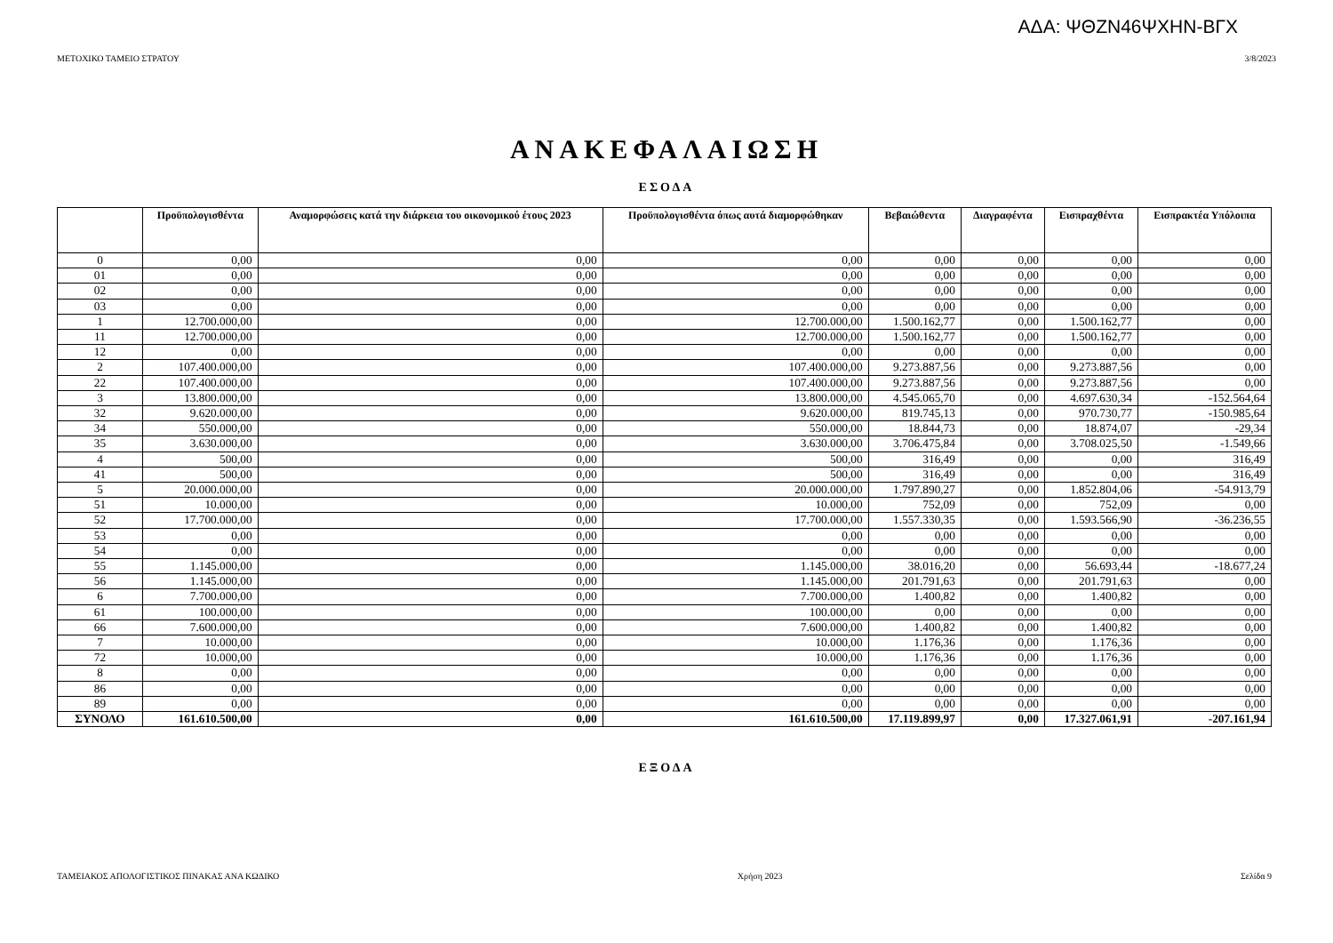ΑΔΑ: ΨΘΖΝ46ΨΧΗΝ-ΒΓΧ
ΜΕΤΟΧΙΚΟ ΤΑΜΕΙΟ ΣΤΡΑΤΟΥ 3/8/2023
ΑΝΑΚΕΦΑΛΑΙΩΣΗ
ΕΣΟΔΑ
| | Προϋπολογισθέντα | Αναμορφώσεις κατά την διάρκεια του οικονομικού έτους 2023 | Προϋπολογισθέντα όπως αυτά διαμορφώθηκαν | Βεβαιώθεντα | Διαγραφέντα | Εισπραχθέντα | Εισπρακτέα Υπόλοιπα |
| --- | --- | --- | --- | --- | --- | --- | --- |
| 0 | 0,00 | 0,00 | 0,00 | 0,00 | 0,00 | 0,00 | 0,00 |
| 01 | 0,00 | 0,00 | 0,00 | 0,00 | 0,00 | 0,00 | 0,00 |
| 02 | 0,00 | 0,00 | 0,00 | 0,00 | 0,00 | 0,00 | 0,00 |
| 03 | 0,00 | 0,00 | 0,00 | 0,00 | 0,00 | 0,00 | 0,00 |
| 1 | 12.700.000,00 | 0,00 | 12.700.000,00 | 1.500.162,77 | 0,00 | 1.500.162,77 | 0,00 |
| 11 | 12.700.000,00 | 0,00 | 12.700.000,00 | 1.500.162,77 | 0,00 | 1.500.162,77 | 0,00 |
| 12 | 0,00 | 0,00 | 0,00 | 0,00 | 0,00 | 0,00 | 0,00 |
| 2 | 107.400.000,00 | 0,00 | 107.400.000,00 | 9.273.887,56 | 0,00 | 9.273.887,56 | 0,00 |
| 22 | 107.400.000,00 | 0,00 | 107.400.000,00 | 9.273.887,56 | 0,00 | 9.273.887,56 | 0,00 |
| 3 | 13.800.000,00 | 0,00 | 13.800.000,00 | 4.545.065,70 | 0,00 | 4.697.630,34 | -152.564,64 |
| 32 | 9.620.000,00 | 0,00 | 9.620.000,00 | 819.745,13 | 0,00 | 970.730,77 | -150.985,64 |
| 34 | 550.000,00 | 0,00 | 550.000,00 | 18.844,73 | 0,00 | 18.874,07 | -29,34 |
| 35 | 3.630.000,00 | 0,00 | 3.630.000,00 | 3.706.475,84 | 0,00 | 3.708.025,50 | -1.549,66 |
| 4 | 500,00 | 0,00 | 500,00 | 316,49 | 0,00 | 0,00 | 316,49 |
| 41 | 500,00 | 0,00 | 500,00 | 316,49 | 0,00 | 0,00 | 316,49 |
| 5 | 20.000.000,00 | 0,00 | 20.000.000,00 | 1.797.890,27 | 0,00 | 1.852.804,06 | -54.913,79 |
| 51 | 10.000,00 | 0,00 | 10.000,00 | 752,09 | 0,00 | 752,09 | 0,00 |
| 52 | 17.700.000,00 | 0,00 | 17.700.000,00 | 1.557.330,35 | 0,00 | 1.593.566,90 | -36.236,55 |
| 53 | 0,00 | 0,00 | 0,00 | 0,00 | 0,00 | 0,00 | 0,00 |
| 54 | 0,00 | 0,00 | 0,00 | 0,00 | 0,00 | 0,00 | 0,00 |
| 55 | 1.145.000,00 | 0,00 | 1.145.000,00 | 38.016,20 | 0,00 | 56.693,44 | -18.677,24 |
| 56 | 1.145.000,00 | 0,00 | 1.145.000,00 | 201.791,63 | 0,00 | 201.791,63 | 0,00 |
| 6 | 7.700.000,00 | 0,00 | 7.700.000,00 | 1.400,82 | 0,00 | 1.400,82 | 0,00 |
| 61 | 100.000,00 | 0,00 | 100.000,00 | 0,00 | 0,00 | 0,00 | 0,00 |
| 66 | 7.600.000,00 | 0,00 | 7.600.000,00 | 1.400,82 | 0,00 | 1.400,82 | 0,00 |
| 7 | 10.000,00 | 0,00 | 10.000,00 | 1.176,36 | 0,00 | 1.176,36 | 0,00 |
| 72 | 10.000,00 | 0,00 | 10.000,00 | 1.176,36 | 0,00 | 1.176,36 | 0,00 |
| 8 | 0,00 | 0,00 | 0,00 | 0,00 | 0,00 | 0,00 | 0,00 |
| 86 | 0,00 | 0,00 | 0,00 | 0,00 | 0,00 | 0,00 | 0,00 |
| 89 | 0,00 | 0,00 | 0,00 | 0,00 | 0,00 | 0,00 | 0,00 |
| ΣΥΝΟΛΟ | 161.610.500,00 | 0,00 | 161.610.500,00 | 17.119.899,97 | 0,00 | 17.327.061,91 | -207.161,94 |
ΕΞΟΔΑ
ΤΑΜΕΙΑΚΟΣ ΑΠΟΛΟΓΙΣΤΙΚΟΣ ΠΙΝΑΚΑΣ ΑΝΑ ΚΩΔΙΚΟ Χρήση 2023 Σελίδα 9